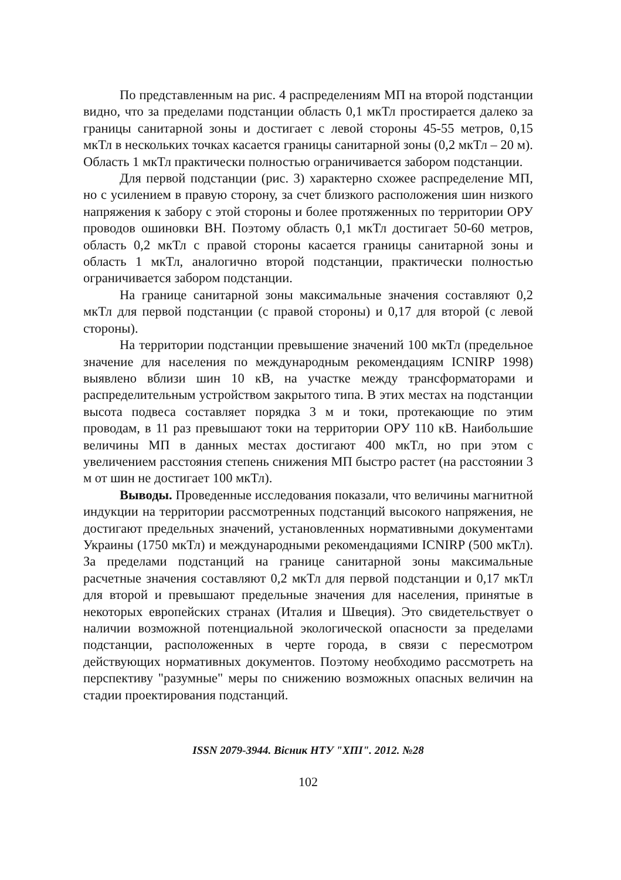По представленным на рис. 4 распределениям МП на второй подстанции видно, что за пределами подстанции область 0,1 мкТл простирается далеко за границы санитарной зоны и достигает с левой стороны 45-55 метров, 0,15 мкТл в нескольких точках касается границы санитарной зоны (0,2 мкТл – 20 м). Область 1 мкТл практически полностью ограничивается забором подстанции.
Для первой подстанции (рис. 3) характерно схожее распределение МП, но с усилением в правую сторону, за счет близкого расположения шин низкого напряжения к забору с этой стороны и более протяженных по территории ОРУ проводов ошиновки ВН. Поэтому область 0,1 мкТл достигает 50-60 метров, область 0,2 мкТл с правой стороны касается границы санитарной зоны и область 1 мкТл, аналогично второй подстанции, практически полностью ограничивается забором подстанции.
На границе санитарной зоны максимальные значения составляют 0,2 мкТл для первой подстанции (с правой стороны) и 0,17 для второй (с левой стороны).
На территории подстанции превышение значений 100 мкТл (предельное значение для населения по международным рекомендациям ICNIRP 1998) выявлено вблизи шин 10 кВ, на участке между трансформаторами и распределительным устройством закрытого типа. В этих местах на подстанции высота подвеса составляет порядка 3 м и токи, протекающие по этим проводам, в 11 раз превышают токи на территории ОРУ 110 кВ. Наибольшие величины МП в данных местах достигают 400 мкТл, но при этом с увеличением расстояния степень снижения МП быстро растет (на расстоянии 3 м от шин не достигает 100 мкТл).
Выводы. Проведенные исследования показали, что величины магнитной индукции на территории рассмотренных подстанций высокого напряжения, не достигают предельных значений, установленных нормативными документами Украины (1750 мкТл) и международными рекомендациями ICNIRP (500 мкТл). За пределами подстанций на границе санитарной зоны максимальные расчетные значения составляют 0,2 мкТл для первой подстанции и 0,17 мкТл для второй и превышают предельные значения для населения, принятые в некоторых европейских странах (Италия и Швеция). Это свидетельствует о наличии возможной потенциальной экологической опасности за пределами подстанции, расположенных в черте города, в связи с пересмотром действующих нормативных документов. Поэтому необходимо рассмотреть на перспективу "разумные" меры по снижению возможных опасных величин на стадии проектирования подстанций.
ISSN 2079-3944. Вісник НТУ "ХПІ". 2012. №28
102